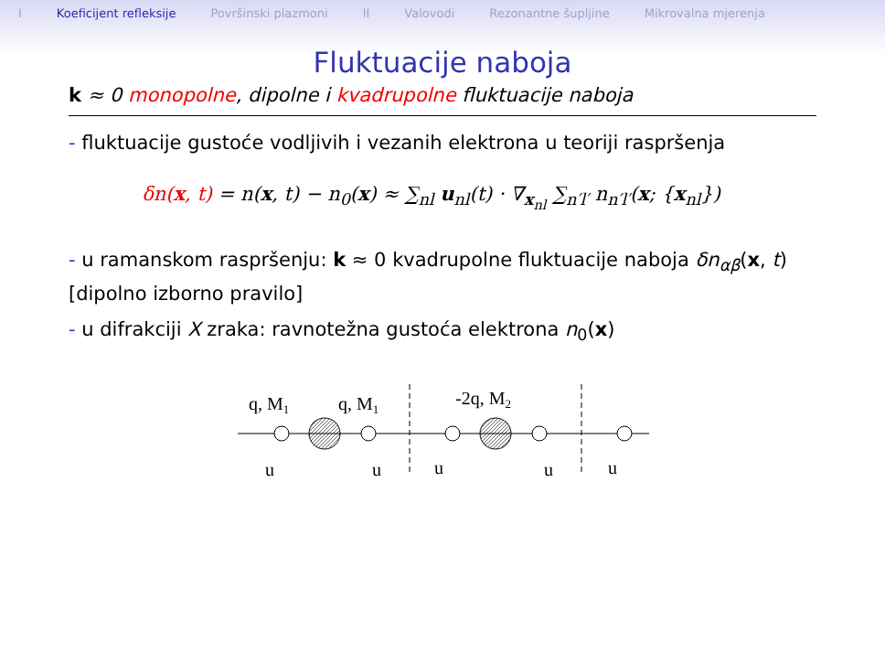I Koeficijent refleksije Površinski plazmoni II Valovodi Rezonantne šupljine Mikrovalna mjerenja
Fluktuacije naboja
k ≈ 0 monopolne, dipolne i kvadrupolne fluktuacije naboja
- fluktuacije gustoće vodljivih i vezanih elektrona u teoriji raspršenja
δn(x, t) = n(x, t) − n<sub>0</sub>(x) ≈ ∑<sub>nl</sub> u<sub>nl</sub>(t) · ∇<sub>x<sub>nl</sub></sub> ∑<sub>n′l′</sub> n<sub>n′l′</sub>(x; {x<sub>nl</sub>})
- u ramanskom raspršenju: k ≈ 0 kvadrupolne fluktuacije naboja δn<sub>αβ</sub>(x, t) [dipolno izborno pravilo]
- u difrakciji X zraka: ravnotežna gustoća elektrona n<sub>0</sub>(x)
q, M1
q, M1
-2q, M2
u
u
u
u
u